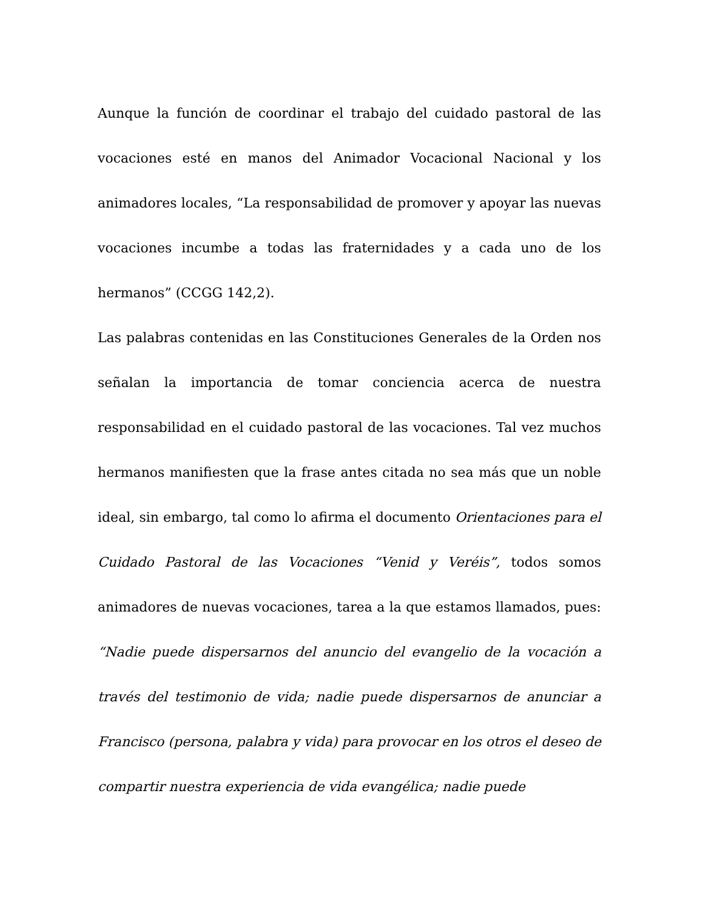Aunque la función de coordinar el trabajo del cuidado pastoral de las vocaciones esté en manos del Animador Vocacional Nacional y los animadores locales, “La responsabilidad de promover y apoyar las nuevas vocaciones incumbe a todas las fraternidades y a cada uno de los hermanos” (CCGG 142,2).
Las palabras contenidas en las Constituciones Generales de la Orden nos señalan la importancia de tomar conciencia acerca de nuestra responsabilidad en el cuidado pastoral de las vocaciones. Tal vez muchos hermanos manifiesten que la frase antes citada no sea más que un noble ideal, sin embargo, tal como lo afirma el documento Orientaciones para el Cuidado Pastoral de las Vocaciones “Venid y Veréis”, todos somos animadores de nuevas vocaciones, tarea a la que estamos llamados, pues: “Nadie puede dispersarnos del anuncio del evangelio de la vocación a través del testimonio de vida; nadie puede dispersarnos de anunciar a Francisco (persona, palabra y vida) para provocar en los otros el deseo de compartir nuestra experiencia de vida evangélica; nadie puede